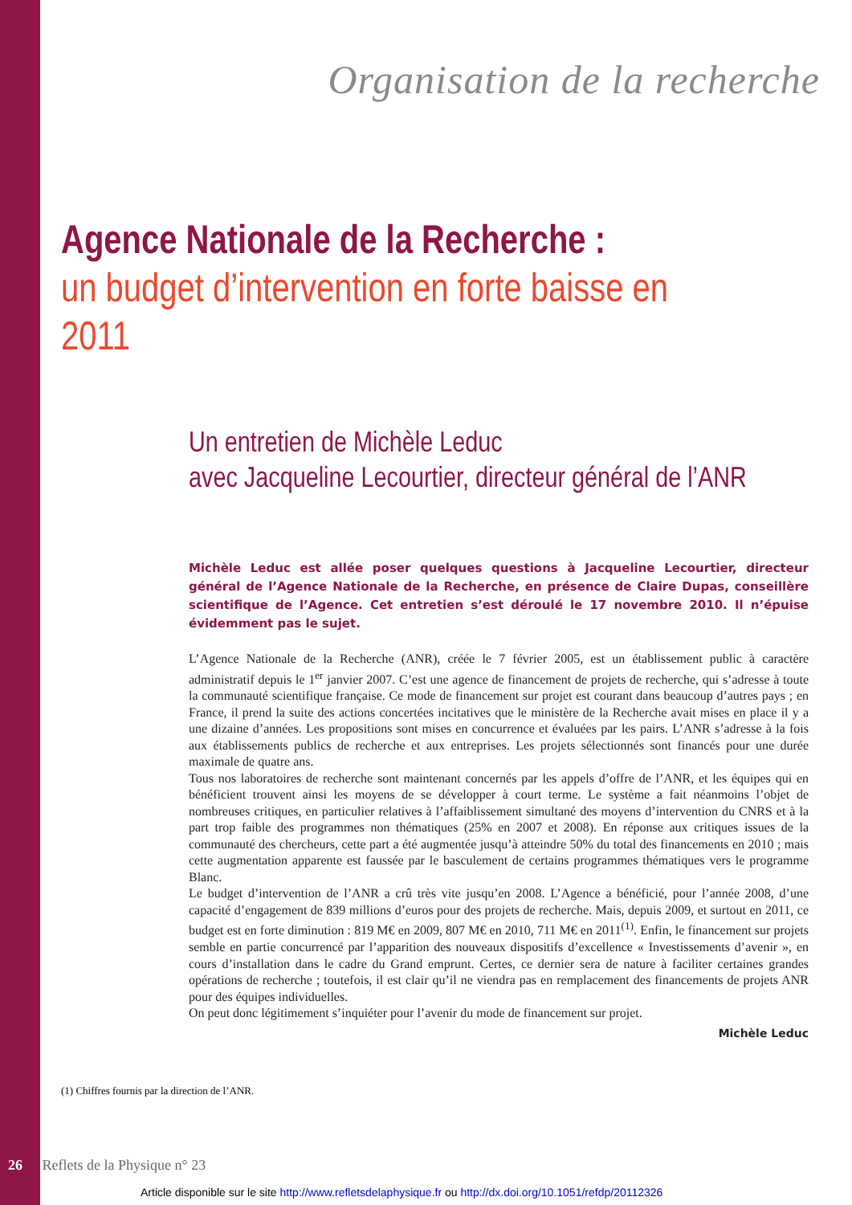Organisation de la recherche
Agence Nationale de la Recherche :
un budget d’intervention en forte baisse en 2011
Un entretien de Michèle Leduc
avec Jacqueline Lecourtier, directeur général de l’ANR
Michèle Leduc est allée poser quelques questions à Jacqueline Lecourtier, directeur général de l’Agence Nationale de la Recherche, en présence de Claire Dupas, conseillère scientifique de l’Agence. Cet entretien s’est déroulé le 17 novembre 2010. Il n’épuise évidemment pas le sujet.
L’Agence Nationale de la Recherche (ANR), créée le 7 février 2005, est un établissement public à caractère administratif depuis le 1<sup>er</sup> janvier 2007. C’est une agence de financement de projets de recherche, qui s’adresse à toute la communauté scientifique française. Ce mode de financement sur projet est courant dans beaucoup d’autres pays ; en France, il prend la suite des actions concertées incitatives que le ministère de la Recherche avait mises en place il y a une dizaine d’années. Les propositions sont mises en concurrence et évaluées par les pairs. L’ANR s’adresse à la fois aux établissements publics de recherche et aux entreprises. Les projets sélectionnés sont financés pour une durée maximale de quatre ans.
Tous nos laboratoires de recherche sont maintenant concernés par les appels d’offre de l’ANR, et les équipes qui en bénéficient trouvent ainsi les moyens de se développer à court terme. Le système a fait néanmoins l’objet de nombreuses critiques, en particulier relatives à l’affaiblissement simultané des moyens d’intervention du CNRS et à la part trop faible des programmes non thématiques (25% en 2007 et 2008). En réponse aux critiques issues de la communauté des chercheurs, cette part a été augmentée jusqu’à atteindre 50% du total des financements en 2010 ; mais cette augmentation apparente est faussée par le basculement de certains programmes thématiques vers le programme Blanc.
Le budget d’intervention de l’ANR a crû très vite jusqu’en 2008. L’Agence a bénéficié, pour l’année 2008, d’une capacité d’engagement de 839 millions d’euros pour des projets de recherche. Mais, depuis 2009, et surtout en 2011, ce budget est en forte diminution : 819 M€ en 2009, 807 M€ en 2010, 711 M€ en 2011<sup>(1)</sup>. Enfin, le financement sur projets semble en partie concurrencé par l’apparition des nouveaux dispositifs d’excellence « Investissements d’avenir », en cours d’installation dans le cadre du Grand emprunt. Certes, ce dernier sera de nature à faciliter certaines grandes opérations de recherche ; toutefois, il est clair qu’il ne viendra pas en remplacement des financements de projets ANR pour des équipes individuelles.
On peut donc légitimement s’inquiéter pour l’avenir du mode de financement sur projet.
Michèle Leduc
(1) Chiffres fournis par la direction de l’ANR.
26 Reflets de la Physique n° 23
Article disponible sur le site http://www.refletsdelaphysique.fr ou http://dx.doi.org/10.1051/refdp/20112326